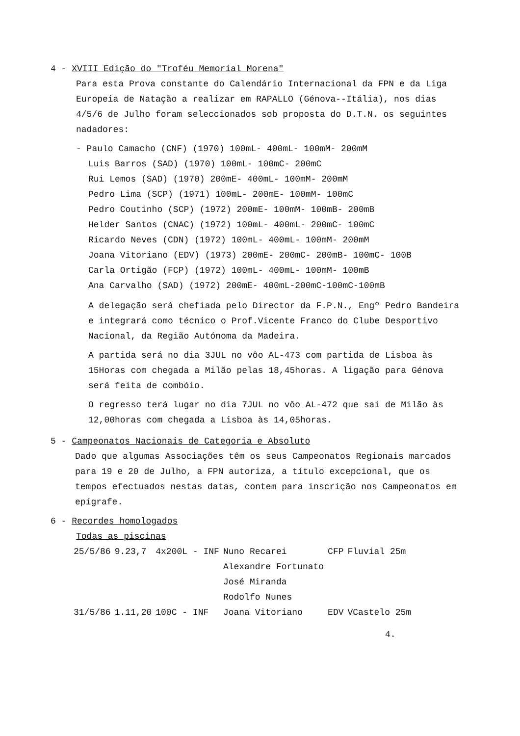4 - XVIII Edição do "Troféu Memorial Morena"
Para esta Prova constante do Calendário Internacional da FPN e da Liga Europeia de Natação a realizar em RAPALLO (Génova--Itália), nos dias 4/5/6 de Julho foram seleccionados sob proposta do D.T.N. os seguintes nadadores:
- Paulo Camacho (CNF) (1970) 100mL- 400mL- 100mM- 200mM
Luis Barros (SAD) (1970) 100mL- 100mC- 200mC
Rui Lemos (SAD) (1970) 200mE- 400mL- 100mM- 200mM
Pedro Lima (SCP) (1971) 100mL- 200mE- 100mM- 100mC
Pedro Coutinho (SCP) (1972) 200mE- 100mM- 100mB- 200mB
Helder Santos (CNAC) (1972) 100mL- 400mL- 200mC- 100mC
Ricardo Neves (CDN) (1972) 100mL- 400mL- 100mM- 200mM
Joana Vitoriano (EDV) (1973) 200mE- 200mC- 200mB- 100mC- 100B
Carla Ortigão (FCP) (1972) 100mL- 400mL- 100mM- 100mB
Ana Carvalho (SAD) (1972) 200mE- 400mL-200mC-100mC-100mB
A delegação será chefiada pelo Director da F.P.N., Engº Pedro Bandeira e integrará como técnico o Prof.Vicente Franco do Clube Desportivo Nacional, da Região Autónoma da Madeira.
A partida será no dia 3JUL no vôo AL-473 com partida de Lisboa às 15Horas com chegada a Milão pelas 18,45horas. A ligação para Génova será feita de combóio.
O regresso terá lugar no dia 7JUL no vôo AL-472 que sai de Milão às 12,00horas com chegada a Lisboa às 14,05horas.
5 - Campeonatos Nacionais de Categoria e Absoluto
Dado que algumas Associações têm os seus Campeonatos Regionais marcados para 19 e 20 de Julho, a FPN autoriza, a título excepcional, que os tempos efectuados nestas datas, contem para inscrição nos Campeonatos em epígrafe.
6 - Recordes homologados
Todas as piscinas
| 25/5/86 | 9.23,7 | 4x200L - INF | Nuno Recarei | CFP | Fluvial 25m |
| | | | Alexandre Fortunato | | |
| | | | José Miranda | | |
| | | | Rodolfo Nunes | | |
| 31/5/86 | 1.11,20 | 100C - INF | Joana Vitoriano | EDV | VCastelo 25m |
4.